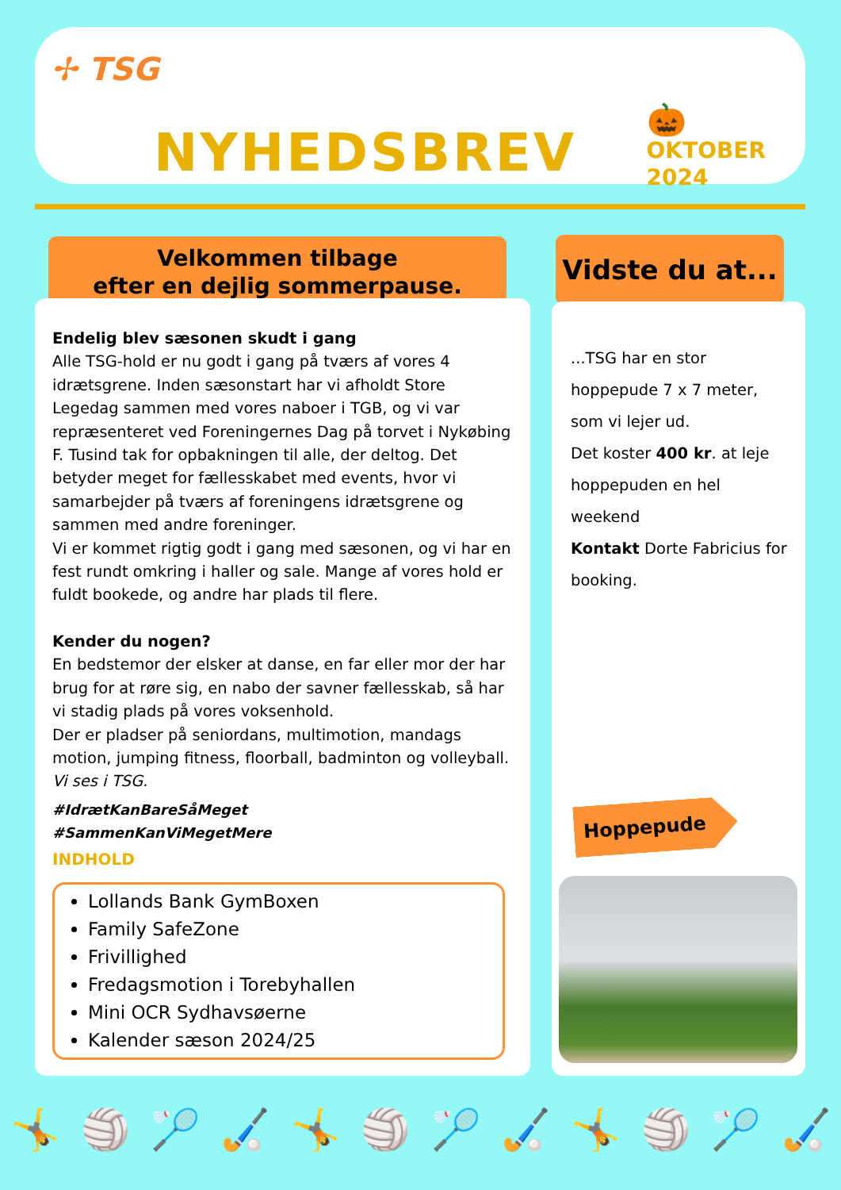✢ TSG
NYHEDSBREV
🎃
OKTOBER
2024
Velkommen tilbage
efter en dejlig sommerpause.
Vidste du at...
Endelig blev sæsonen skudt i gang
Alle TSG-hold er nu godt i gang på tværs af vores 4 idrætsgrene. Inden sæsonstart har vi afholdt Store Legedag sammen med vores naboer i TGB, og vi var repræsenteret ved Foreningernes Dag på torvet i Nykøbing F. Tusind tak for opbakningen til alle, der deltog. Det betyder meget for fællesskabet med events, hvor vi samarbejder på tværs af foreningens idrætsgrene og sammen med andre foreninger.
Vi er kommet rigtig godt i gang med sæsonen, og vi har en fest rundt omkring i haller og sale. Mange af vores hold er fuldt bookede, og andre har plads til flere.
Kender du nogen?
En bedstemor der elsker at danse, en far eller mor der har brug for at røre sig, en nabo der savner fællesskab, så har vi stadig plads på vores voksenhold.
Der er pladser på seniordans, multimotion, mandags motion, jumping fitness, floorball, badminton og volleyball.
Vi ses i TSG.
#IdrætKanBareSåMeget
#SammenKanViMegetMere
INDHOLD
Lollands Bank GymBoxen
Family SafeZone
Frivillighed
Fredagsmotion i Torebyhallen
Mini OCR Sydhavsøerne
Kalender sæson 2024/25
...TSG har en stor hoppepude 7 x 7 meter, som vi lejer ud.
Det koster 400 kr. at leje hoppepuden en hel weekend
Kontakt Dorte Fabricius for booking.
Hoppepude
🤸 🏐 🏸 🏑 🤸 🏐 🏸 🏑 🤸 🏐 🏸 🏑